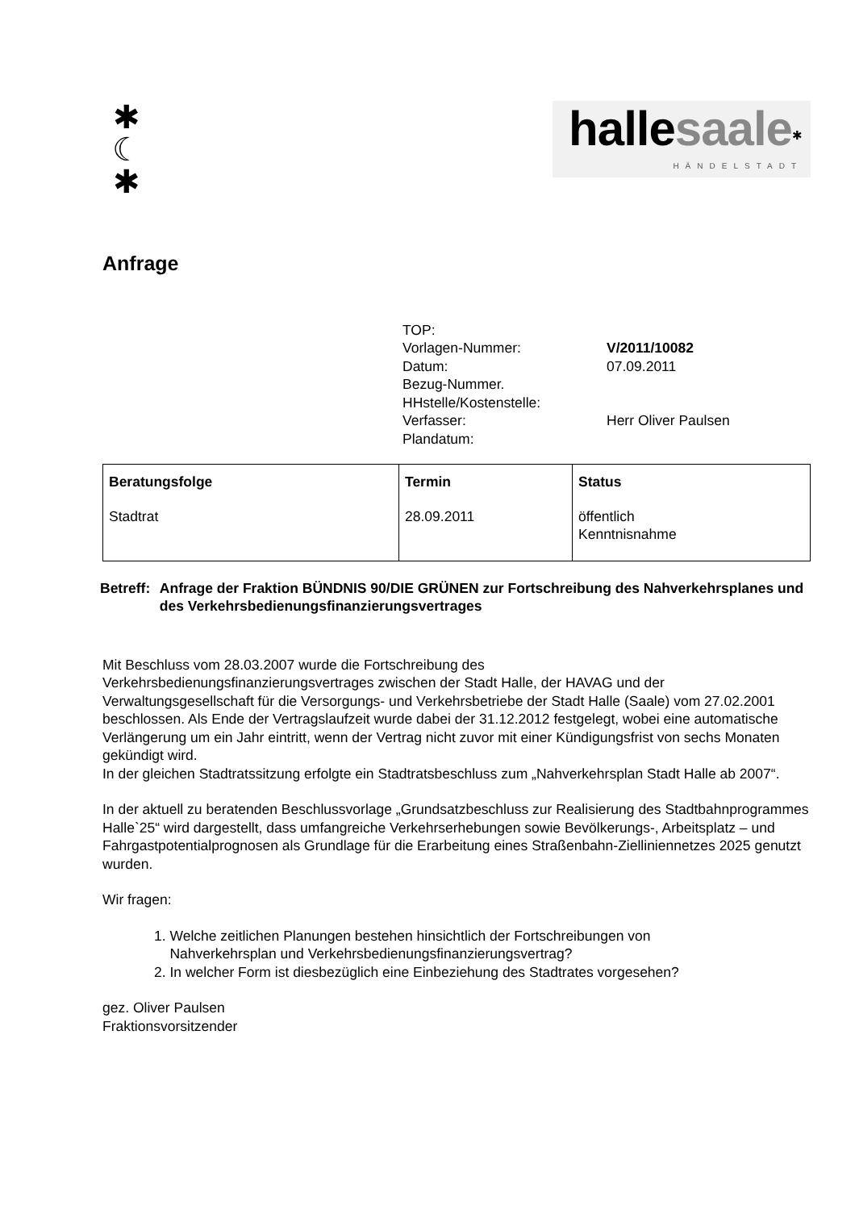✱
☾
✱
hallesaale<sup>✱</sup>
HÄNDELSTADT
Anfrage
| TOP: | |
| Vorlagen-Nummer: | V/2011/10082 |
| Datum: | 07.09.2011 |
| Bezug-Nummer. | |
| HHstelle/Kostenstelle: | |
| Verfasser: | Herr Oliver Paulsen |
| Plandatum: | |
| Beratungsfolge | Termin | Status |
| --- | --- | --- |
| Stadtrat | 28.09.2011 | öffentlich Kenntnisnahme |
Betreff: Anfrage der Fraktion BÜNDNIS 90/DIE GRÜNEN zur Fortschreibung des Nahverkehrsplanes und des Verkehrsbedienungsfinanzierungsvertrages
Mit Beschluss vom 28.03.2007 wurde die Fortschreibung des
Verkehrsbedienungsfinanzierungsvertrages zwischen der Stadt Halle, der HAVAG und der Verwaltungsgesellschaft für die Versorgungs- und Verkehrsbetriebe der Stadt Halle (Saale) vom 27.02.2001 beschlossen. Als Ende der Vertragslaufzeit wurde dabei der 31.12.2012 festgelegt, wobei eine automatische Verlängerung um ein Jahr eintritt, wenn der Vertrag nicht zuvor mit einer Kündigungsfrist von sechs Monaten gekündigt wird.
In der gleichen Stadtratssitzung erfolgte ein Stadtratsbeschluss zum „Nahverkehrsplan Stadt Halle ab 2007“.
In der aktuell zu beratenden Beschlussvorlage „Grundsatzbeschluss zur Realisierung des Stadtbahnprogrammes Halle`25“ wird dargestellt, dass umfangreiche Verkehrserhebungen sowie Bevölkerungs-, Arbeitsplatz – und Fahrgastpotentialprognosen als Grundlage für die Erarbeitung eines Straßenbahn-Zielliniennetzes 2025 genutzt wurden.
Wir fragen:
1. Welche zeitlichen Planungen bestehen hinsichtlich der Fortschreibungen von
Nahverkehrsplan und Verkehrsbedienungsfinanzierungsvertrag?
2. In welcher Form ist diesbezüglich eine Einbeziehung des Stadtrates vorgesehen?
gez. Oliver Paulsen
Fraktionsvorsitzender